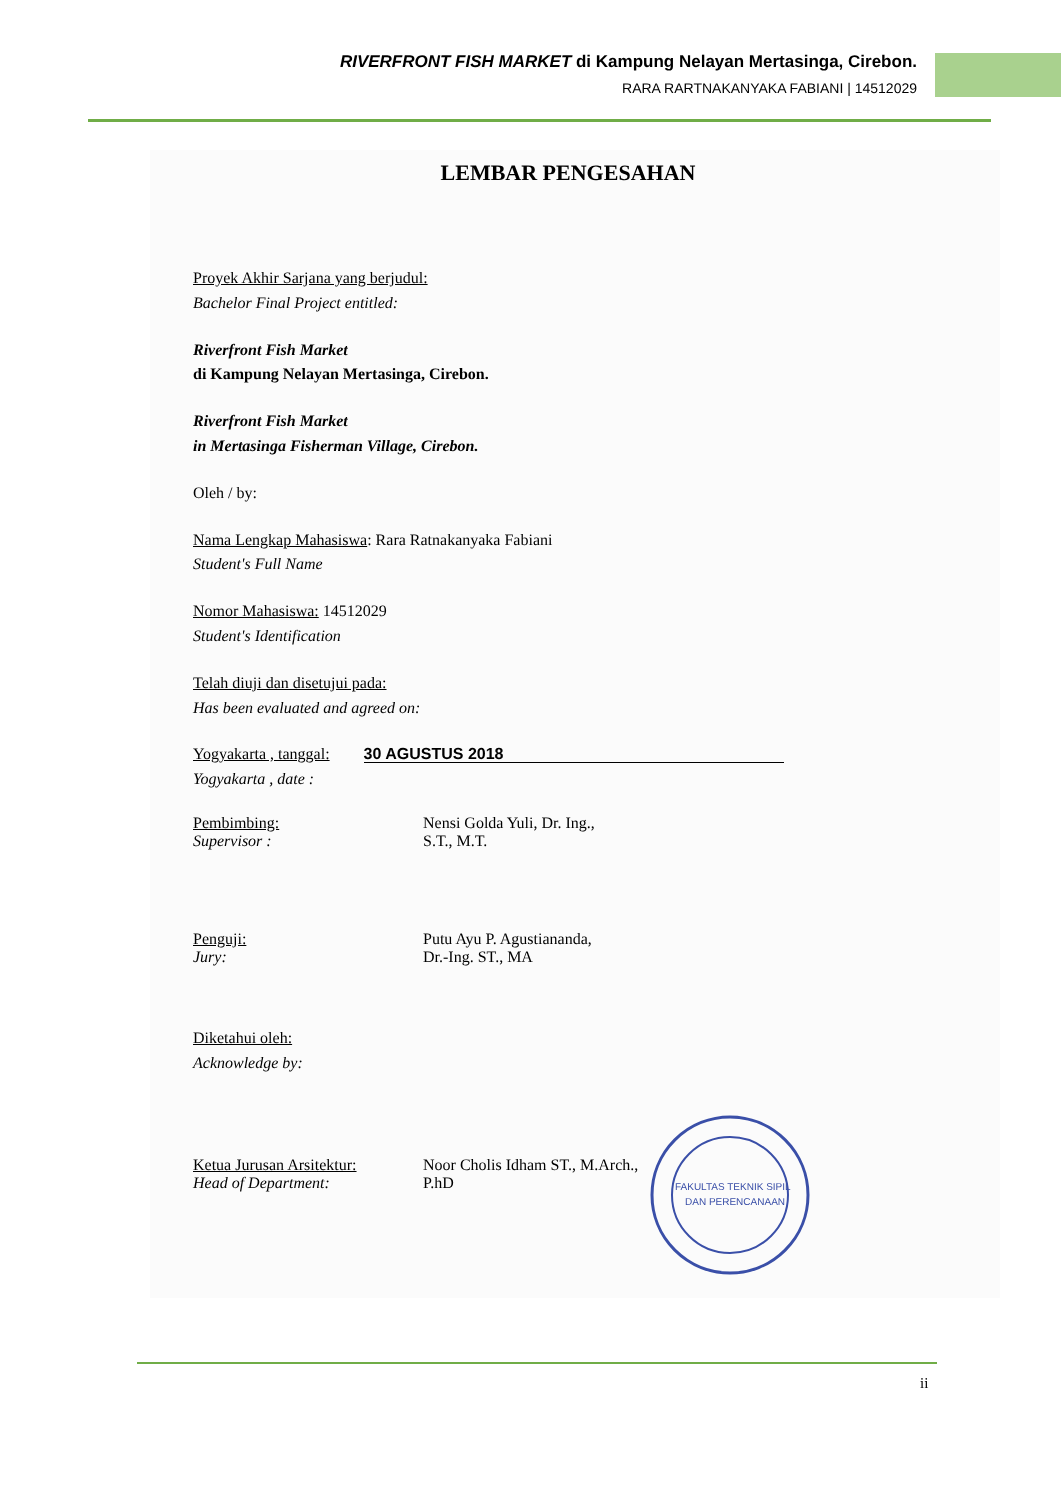RIVERFRONT FISH MARKET di Kampung Nelayan Mertasinga, Cirebon.
RARA RARTNAKANYAKA FABIANI | 14512029
LEMBAR PENGESAHAN
Proyek Akhir Sarjana yang berjudul:
Bachelor Final Project entitled:
Riverfront Fish Market
di Kampung Nelayan Mertasinga, Cirebon.
Riverfront Fish Market
in Mertasinga Fisherman Village, Cirebon.
Oleh / by:
Nama Lengkap Mahasiswa: Rara Ratnakanyaka Fabiani
Student's Full Name
Nomor Mahasiswa: 14512029
Student's Identification
Telah diuji dan disetujui pada:
Has been evaluated and agreed on:
Yogyakarta , tanggal: 30 AGUSTUS 2018
Yogyakarta , date :
Pembimbing:
Supervisor :
Nensi Golda Yuli, Dr. Ing.,
S.T., M.T.
Penguji:
Jury:
Putu Ayu P. Agustiananda,
Dr.-Ing. ST., MA
Diketahui oleh:
Acknowledge by:
Ketua Jurusan Arsitektur:
Head of Department:
Noor Cholis Idham ST., M.Arch.,
P.hD
FAKULTAS TEKNIK SIPIL
DAN PERENCANAAN
ii